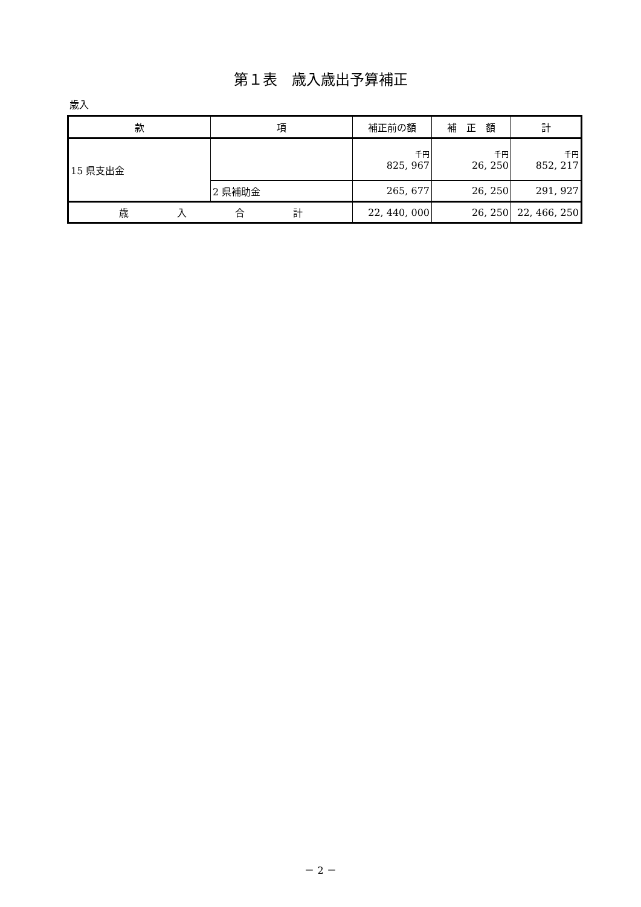第１表　歳入歳出予算補正
歳入
| 款 | 項 | 補正前の額 | 補 正 額 | 計 |
| --- | --- | --- | --- | --- |
| 15 県支出金 | | 千円 825, 967 | 千円 26, 250 | 千円 852, 217 |
| | 2 県補助金 | 265, 677 | 26, 250 | 291, 927 |
| 歳 入 合 計 | | 22, 440, 000 | 26, 250 | 22, 466, 250 |
－ 2 －